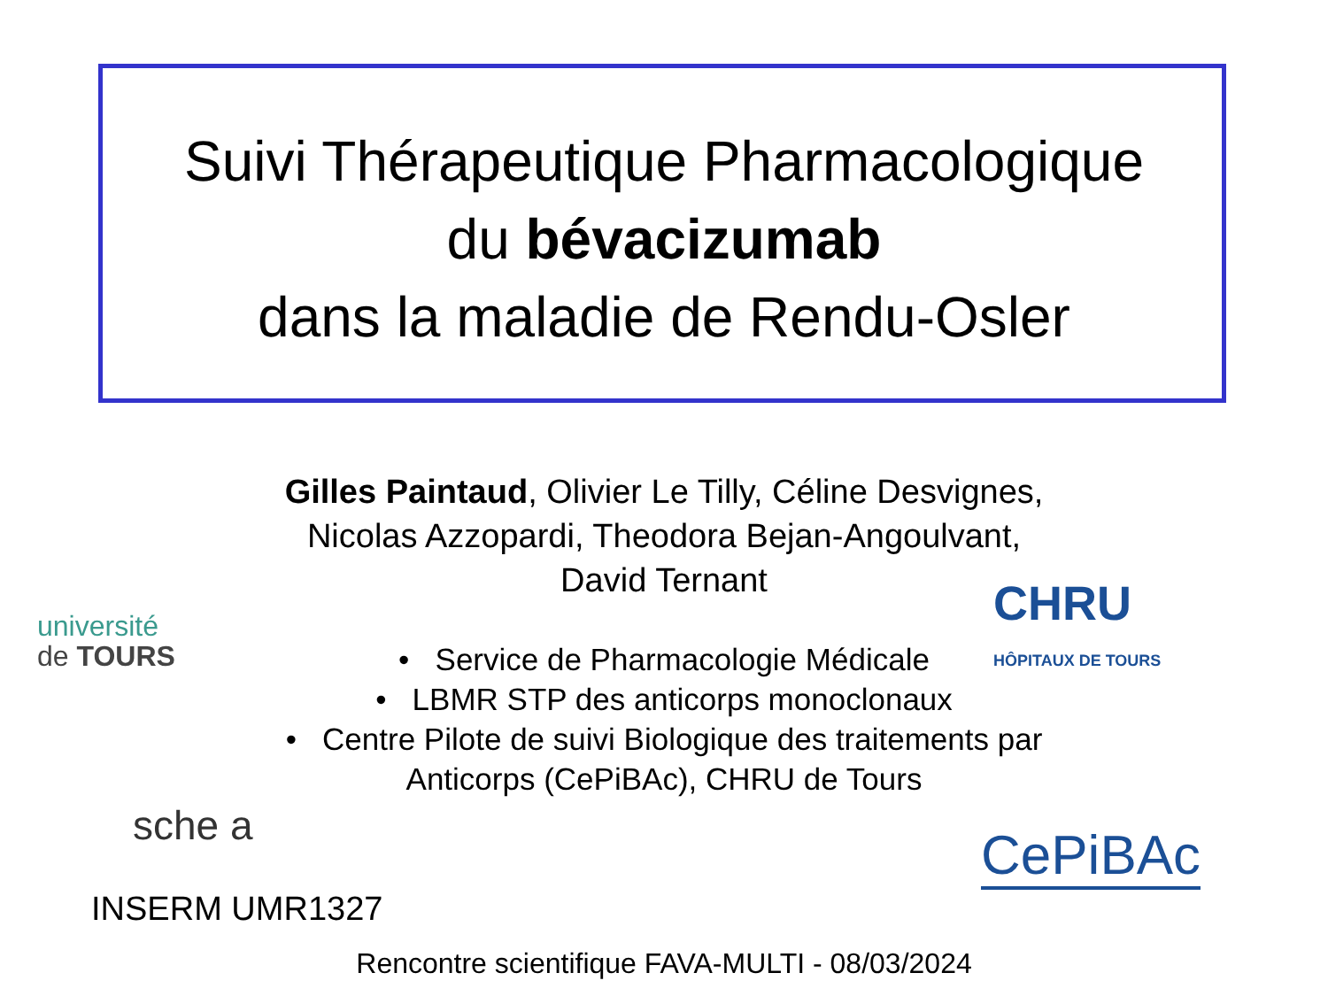Suivi Thérapeutique Pharmacologique
du bévacizumab
dans la maladie de Rendu-Osler
Gilles Paintaud, Olivier Le Tilly, Céline Desvignes,
Nicolas Azzopardi, Theodora Bejan-Angoulvant,
David Ternant
• Service de Pharmacologie Médicale
• LBMR STP des anticorps monoclonaux
• Centre Pilote de suivi Biologique des traitements par
Anticorps (CePiBAc), CHRU de Tours
université
de TOURS
CHRU
HÔPITAUX DE TOURS
sche a
INSERM UMR1327
CePiBAc
Rencontre scientifique FAVA-MULTI - 08/03/2024